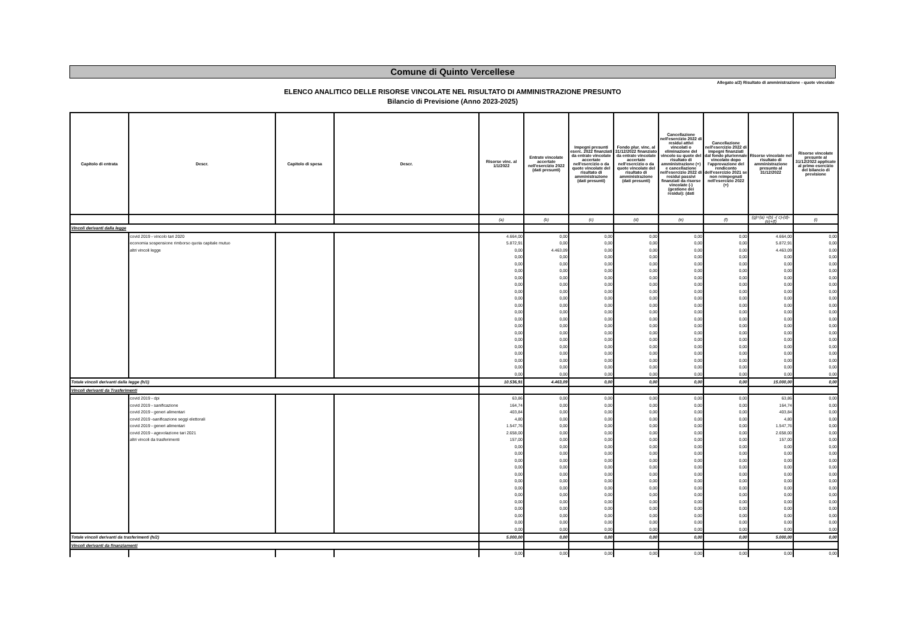Comune di Quinto Vercellese
Allegato a/2) Risultato di amministrazione - quote vincolate
ELENCO ANALITICO DELLE RISORSE VINCOLATE NEL RISULTATO DI AMMINISTRAZIONE PRESUNTO
Bilancio di Previsione (Anno 2023-2025)
| Capitolo di entrata | Descr. | Capitolo di spesa | Descr. | Risorse vinc. al 1/1/2022 | Entrate vincolate accertate nell'esercizio 2022 (dati presunti) | Impegni presunti eserc. 2022 finanziati da entrate vincolate accertate nell'esercizio o da quote vincolate del risultato di amministrazione (dati presunti) | Fondo plur. vinc. al 31/12/2022 finanziato da entrate vincolate accertate nell'esercizio o da quote vincolate del risultato di amministrazione (dati presunti) | Cancellazione nell'esercizio 2022 di residui attivi vincolati o eliminazione del vincolo su quote del risultato di amministrazione (+) e cancellazione nell'esercizio 2022 di residui passivi finanziati da risorse vincolate (-) (gestione dei residui): (dati | Cancellazione nell'esercizio 2022 di impegni finanziati dal fondo pluriennale vincolato dopo l'approvazione del rendiconto dell'esercizio 2021 se non reimpegnati nell'esercizio 2022 (+) | Risorse vincolate nel risultato di amministrazione presunto al 31/12/2022 | Risorse vincolate presunte al 31/12/2022 applicate al primo esercizio del bilancio di previsione |
| --- | --- | --- | --- | --- | --- | --- | --- | --- | --- | --- | --- |
| | | | | (a) | (b) | (c) | (d) | (e) | (f) | (g)=(a) +(b) -( c)-(d)-(e)+(f) | (i) |
| Vincoli derivanti dalla legge | | | | | | | | | | | |
| | covid 2019 - vincolo tari 2020 | | | 4.664,00 | 0,00 | 0,00 | 0,00 | 0,00 | 0,00 | 4.664,00 | 0,00 |
| | economia sospensione rimborso quota capitale mutuo | | | 5.872,91 | 0,00 | 0,00 | 0,00 | 0,00 | 0,00 | 5.872,91 | 0,00 |
| | altri vincoli legge | | | 0,00 | 4.463,09 | 0,00 | 0,00 | 0,00 | 0,00 | 4.463,09 | 0,00 |
| | | | | 0,00 | 0,00 | 0,00 | 0,00 | 0,00 | 0,00 | 0,00 | 0,00 |
| | | | | 0,00 | 0,00 | 0,00 | 0,00 | 0,00 | 0,00 | 0,00 | 0,00 |
| | | | | 0,00 | 0,00 | 0,00 | 0,00 | 0,00 | 0,00 | 0,00 | 0,00 |
| | | | | 0,00 | 0,00 | 0,00 | 0,00 | 0,00 | 0,00 | 0,00 | 0,00 |
| | | | | 0,00 | 0,00 | 0,00 | 0,00 | 0,00 | 0,00 | 0,00 | 0,00 |
| | | | | 0,00 | 0,00 | 0,00 | 0,00 | 0,00 | 0,00 | 0,00 | 0,00 |
| | | | | 0,00 | 0,00 | 0,00 | 0,00 | 0,00 | 0,00 | 0,00 | 0,00 |
| | | | | 0,00 | 0,00 | 0,00 | 0,00 | 0,00 | 0,00 | 0,00 | 0,00 |
| | | | | 0,00 | 0,00 | 0,00 | 0,00 | 0,00 | 0,00 | 0,00 | 0,00 |
| | | | | 0,00 | 0,00 | 0,00 | 0,00 | 0,00 | 0,00 | 0,00 | 0,00 |
| | | | | 0,00 | 0,00 | 0,00 | 0,00 | 0,00 | 0,00 | 0,00 | 0,00 |
| | | | | 0,00 | 0,00 | 0,00 | 0,00 | 0,00 | 0,00 | 0,00 | 0,00 |
| | | | | 0,00 | 0,00 | 0,00 | 0,00 | 0,00 | 0,00 | 0,00 | 0,00 |
| | | | | 0,00 | 0,00 | 0,00 | 0,00 | 0,00 | 0,00 | 0,00 | 0,00 |
| | | | | 0,00 | 0,00 | 0,00 | 0,00 | 0,00 | 0,00 | 0,00 | 0,00 |
| | | | | 0,00 | 0,00 | 0,00 | 0,00 | 0,00 | 0,00 | 0,00 | 0,00 |
| | | | | 0,00 | 0,00 | 0,00 | 0,00 | 0,00 | 0,00 | 0,00 | 0,00 |
| | | | | 0,00 | 0,00 | 0,00 | 0,00 | 0,00 | 0,00 | 0,00 | 0,00 |
| Totale vincoli derivanti dalla legge (h/1) | | | | 10.536,91 | 4.463,09 | 0,00 | 0,00 | 0,00 | 0,00 | 15.000,00 | 0,00 |
| Vincoli derivanti da Trasferimenti | | | | | | | | | | | |
| | covid 2019 - dpi | | | 63,86 | 0,00 | 0,00 | 0,00 | 0,00 | 0,00 | 63,86 | 0,00 |
| | covid 2019 - sanificazione | | | 164,74 | 0,00 | 0,00 | 0,00 | 0,00 | 0,00 | 164,74 | 0,00 |
| | covid 2019 - generi alimentari | | | 403,84 | 0,00 | 0,00 | 0,00 | 0,00 | 0,00 | 403,84 | 0,00 |
| | covid 2019 -sanificazione seggi elettorali | | | 4,80 | 0,00 | 0,00 | 0,00 | 0,00 | 0,00 | 4,80 | 0,00 |
| | covid 2019 - generi alimentari | | | 1.547,76 | 0,00 | 0,00 | 0,00 | 0,00 | 0,00 | 1.547,76 | 0,00 |
| | covid 2019 - agevolazione tari 2021 | | | 2.658,00 | 0,00 | 0,00 | 0,00 | 0,00 | 0,00 | 2.658,00 | 0,00 |
| | altri vincoli da trasferimenti | | | 157,00 | 0,00 | 0,00 | 0,00 | 0,00 | 0,00 | 157,00 | 0,00 |
| | | | | 0,00 | 0,00 | 0,00 | 0,00 | 0,00 | 0,00 | 0,00 | 0,00 |
| | | | | 0,00 | 0,00 | 0,00 | 0,00 | 0,00 | 0,00 | 0,00 | 0,00 |
| | | | | 0,00 | 0,00 | 0,00 | 0,00 | 0,00 | 0,00 | 0,00 | 0,00 |
| | | | | 0,00 | 0,00 | 0,00 | 0,00 | 0,00 | 0,00 | 0,00 | 0,00 |
| | | | | 0,00 | 0,00 | 0,00 | 0,00 | 0,00 | 0,00 | 0,00 | 0,00 |
| | | | | 0,00 | 0,00 | 0,00 | 0,00 | 0,00 | 0,00 | 0,00 | 0,00 |
| | | | | 0,00 | 0,00 | 0,00 | 0,00 | 0,00 | 0,00 | 0,00 | 0,00 |
| | | | | 0,00 | 0,00 | 0,00 | 0,00 | 0,00 | 0,00 | 0,00 | 0,00 |
| | | | | 0,00 | 0,00 | 0,00 | 0,00 | 0,00 | 0,00 | 0,00 | 0,00 |
| | | | | 0,00 | 0,00 | 0,00 | 0,00 | 0,00 | 0,00 | 0,00 | 0,00 |
| | | | | 0,00 | 0,00 | 0,00 | 0,00 | 0,00 | 0,00 | 0,00 | 0,00 |
| | | | | 0,00 | 0,00 | 0,00 | 0,00 | 0,00 | 0,00 | 0,00 | 0,00 |
| | | | | 0,00 | 0,00 | 0,00 | 0,00 | 0,00 | 0,00 | 0,00 | 0,00 |
| Totale vincoli derivanti da trasferimenti (h/2) | | | | 5.000,00 | 0,00 | 0,00 | 0,00 | 0,00 | 0,00 | 5.000,00 | 0,00 |
| Vincoli derivanti da finanziamenti | | | | | | | | | | | |
| | | | | 0,00 | 0,00 | 0,00 | 0,00 | 0,00 | 0,00 | 0,00 | 0,00 |